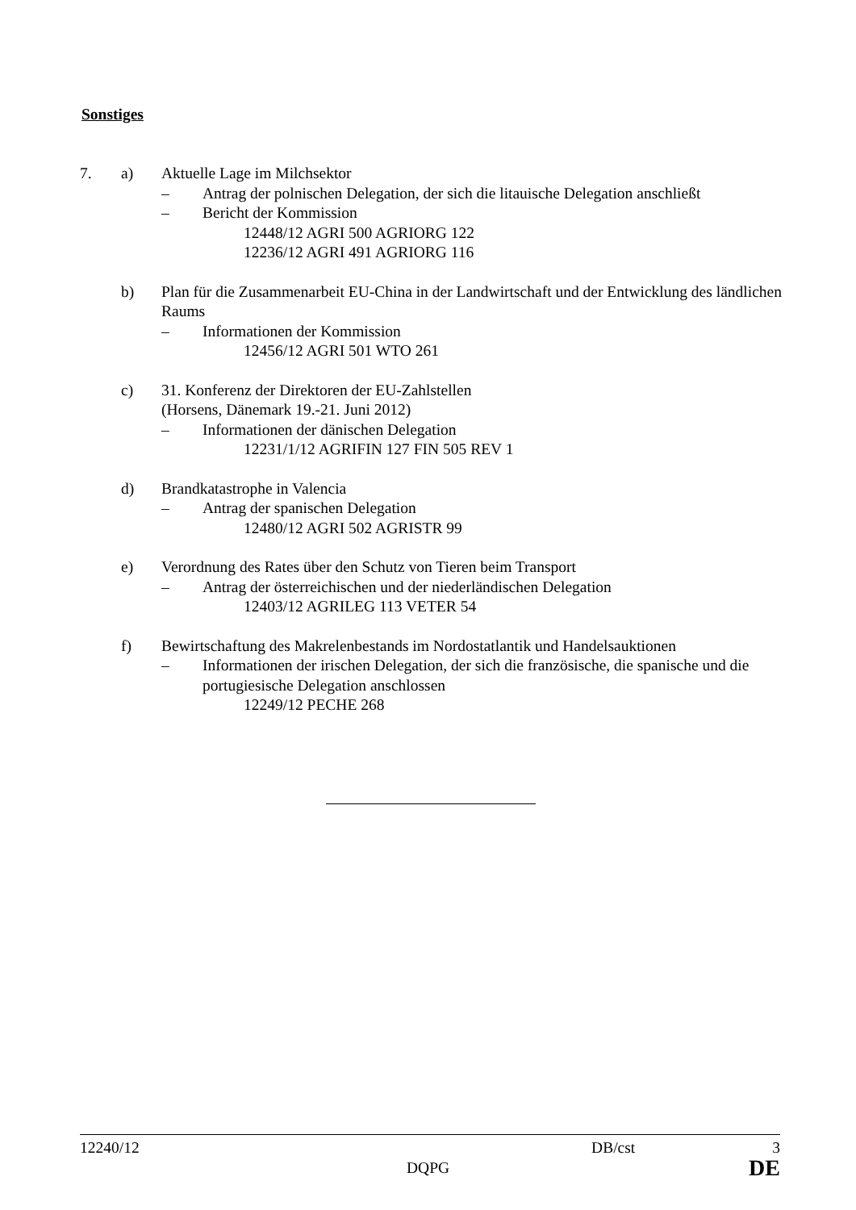Sonstiges
7. a) Aktuelle Lage im Milchsektor
– Antrag der polnischen Delegation, der sich die litauische Delegation anschließt
– Bericht der Kommission
12448/12 AGRI 500 AGRIORG 122
12236/12 AGRI 491 AGRIORG 116
b) Plan für die Zusammenarbeit EU-China in der Landwirtschaft und der Entwicklung des ländlichen Raums
– Informationen der Kommission
12456/12 AGRI 501 WTO 261
c) 31. Konferenz der Direktoren der EU-Zahlstellen
(Horsens, Dänemark 19.-21. Juni 2012)
– Informationen der dänischen Delegation
12231/1/12 AGRIFIN 127 FIN 505 REV 1
d) Brandkatastrophe in Valencia
– Antrag der spanischen Delegation
12480/12 AGRI 502 AGRISTR 99
e) Verordnung des Rates über den Schutz von Tieren beim Transport
– Antrag der österreichischen und der niederländischen Delegation
12403/12 AGRILEG 113 VETER 54
f) Bewirtschaftung des Makrelenbestands im Nordostatlantik und Handelsauktionen
– Informationen der irischen Delegation, der sich die französische, die spanische und die portugiesische Delegation anschlossen
12249/12 PECHE 268
12240/12 DB/cst 3
DQPG DE